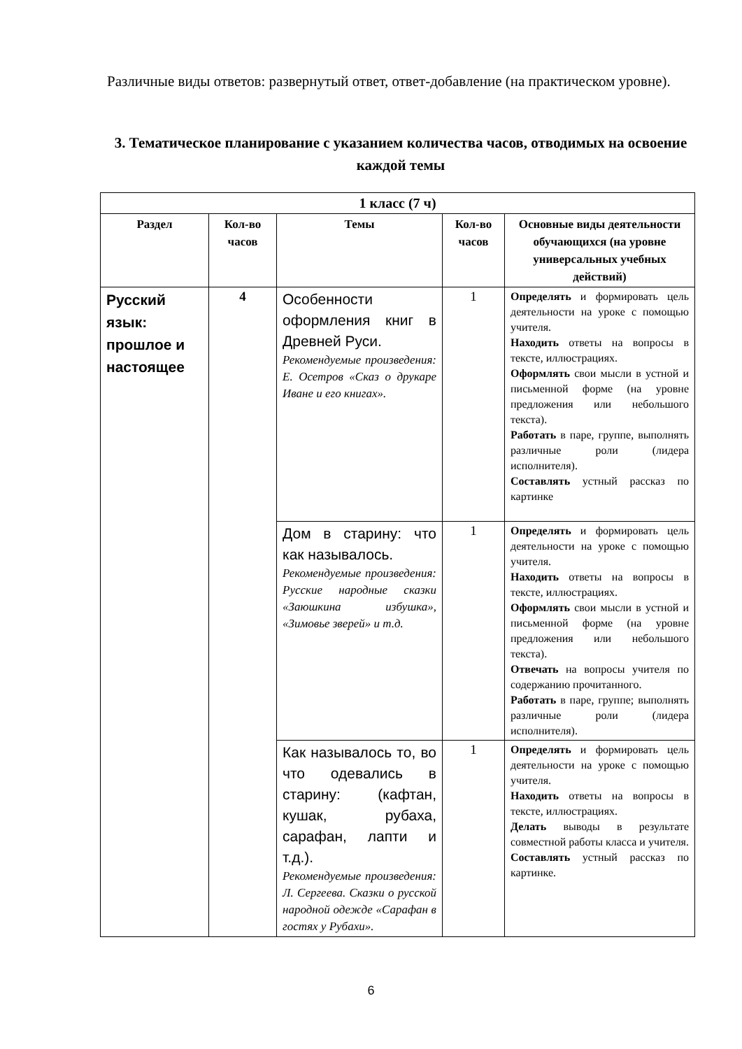Различные виды ответов: развернутый ответ, ответ-добавление (на практическом уровне).
3. Тематическое планирование с указанием количества часов, отводимых на освоение каждой темы
| 1 класс (7 ч) | | | | |
| --- | --- | --- | --- | --- |
| Раздел | Кол-во часов | Темы | Кол-во часов | Основные виды деятельности обучающихся (на уровне универсальных учебных действий) |
| Русский язык: прошлое и настоящее | 4 | Особенности оформления книг в Древней Руси. Рекомендуемые произведения: Е. Осетров «Сказ о друкаре Иване и его книгах». | 1 | Определять и формировать цель деятельности на уроке с помощью учителя. Находить ответы на вопросы в тексте, иллюстрациях. Оформлять свои мысли в устной и письменной форме (на уровне предложения или небольшого текста). Работать в паре, группе, выполнять различные роли (лидера исполнителя). Составлять устный рассказ по картинке |
| | | Дом в старину: что как называлось. Рекомендуемые произведения: Русские народные сказки «Заюшкина избушка», «Зимовье зверей» и т.д. | 1 | Определять и формировать цель деятельности на уроке с помощью учителя. Находить ответы на вопросы в тексте, иллюстрациях. Оформлять свои мысли в устной и письменной форме (на уровне предложения или небольшого текста). Отвечать на вопросы учителя по содержанию прочитанного. Работать в паре, группе; выполнять различные роли (лидера исполнителя). |
| | | Как называлось то, во что одевались в старину: (кафтан, кушак, рубаха, сарафан, лапти и т.д.). Рекомендуемые произведения: Л. Сергеева. Сказки о русской народной одежде «Сарафан в гостях у Рубахи». | 1 | Определять и формировать цель деятельности на уроке с помощью учителя. Находить ответы на вопросы в тексте, иллюстрациях. Делать выводы в результате совместной работы класса и учителя. Составлять устный рассказ по картинке. |
6